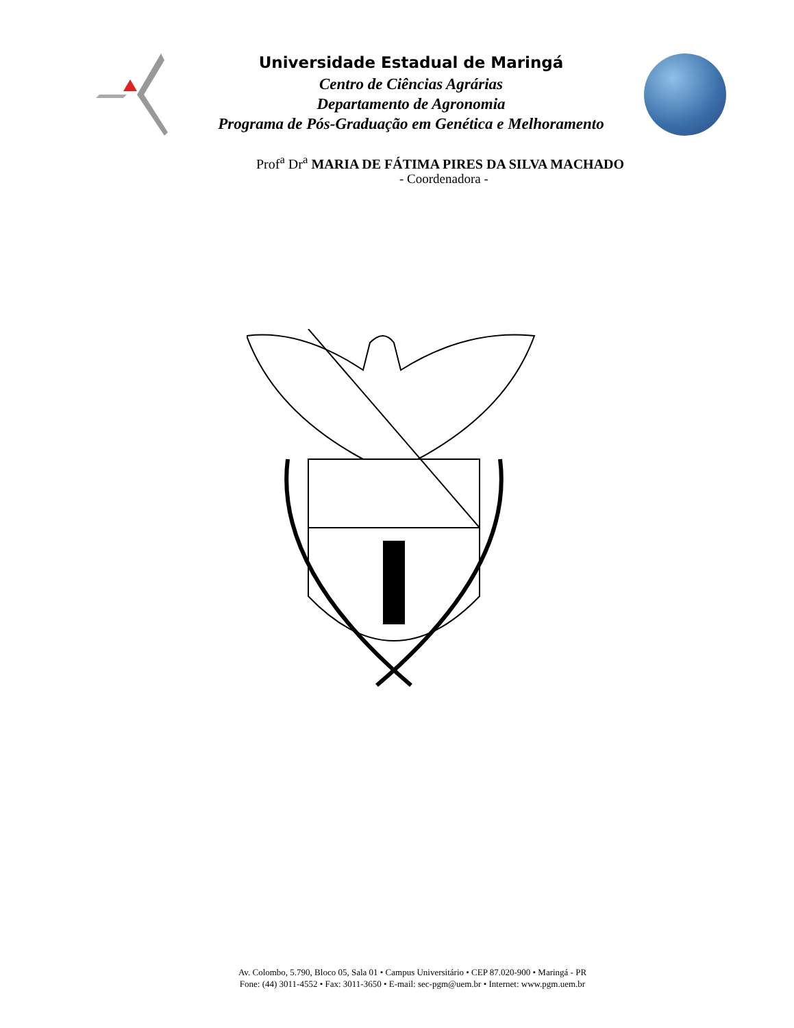Universidade Estadual de Maringá
Centro de Ciências Agrárias
Departamento de Agronomia
Programa de Pós-Graduação em Genética e Melhoramento
Prof<sup>a</sup> Dr<sup>a</sup> MARIA DE FÁTIMA PIRES DA SILVA MACHADO
- Coordenadora -
Av. Colombo, 5.790, Bloco 05, Sala 01 • Campus Universitário • CEP 87.020-900 • Maringá - PR
Fone: (44) 3011-4552 • Fax: 3011-3650 • E-mail: sec-pgm@uem.br • Internet: www.pgm.uem.br